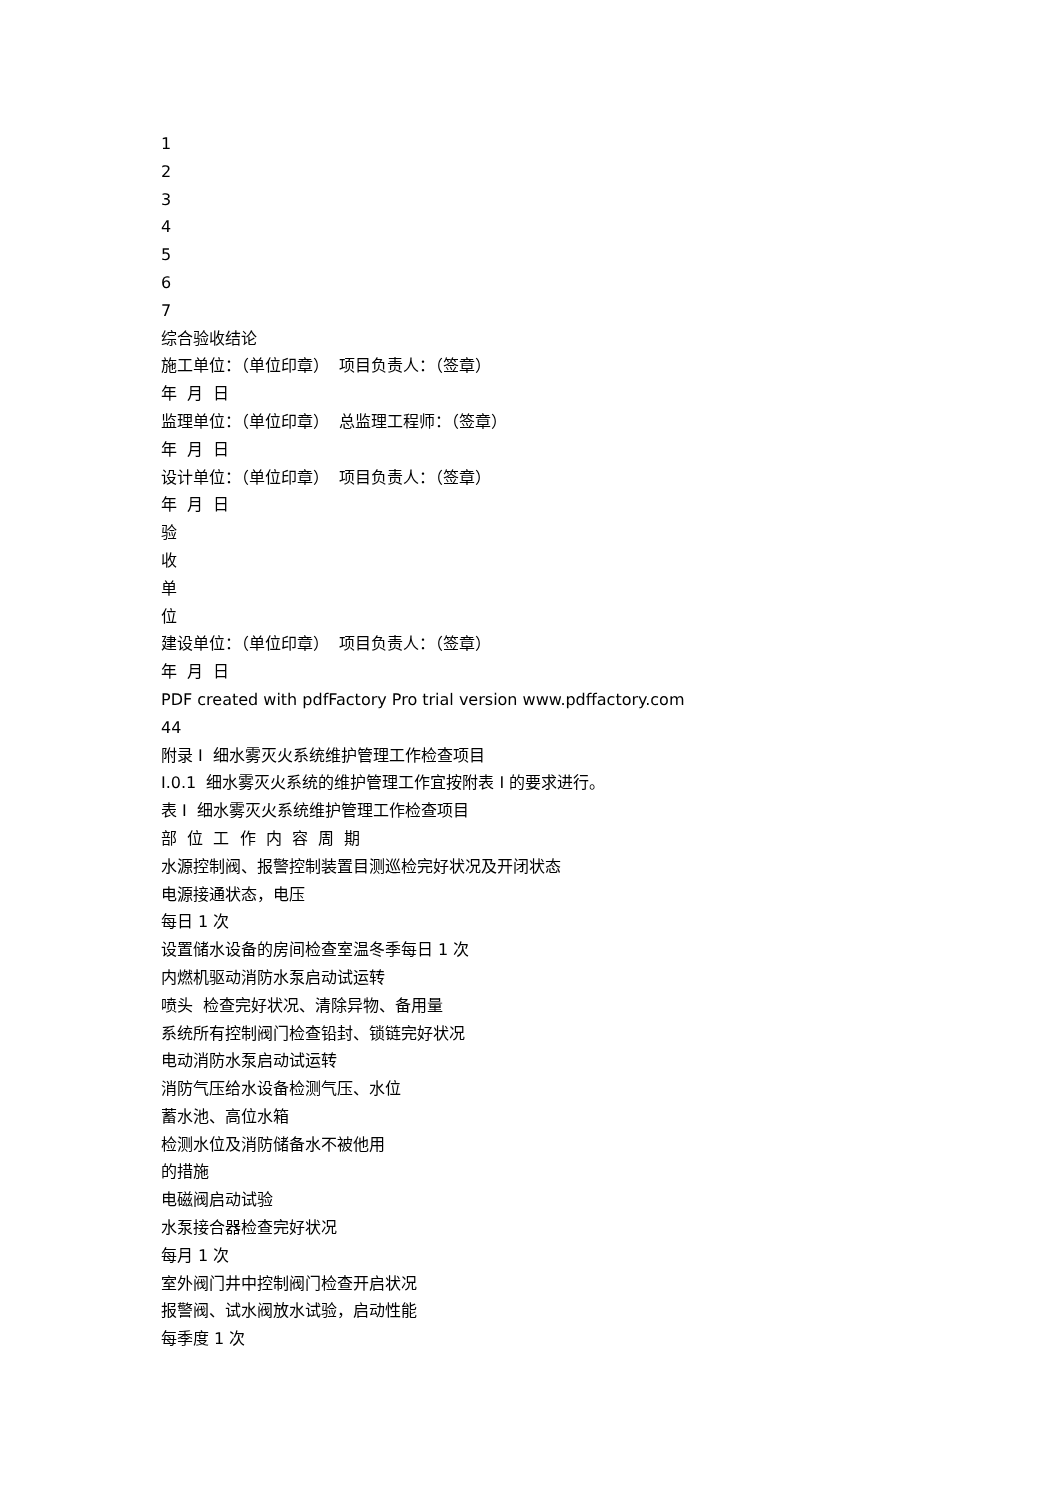1
2
3
4
5
6
7
综合验收结论
施工单位：（单位印章） 项目负责人：（签章）
年 月 日
监理单位：（单位印章） 总监理工程师：（签章）
年 月 日
设计单位：（单位印章） 项目负责人：（签章）
年 月 日
验
收
单
位
建设单位：（单位印章） 项目负责人：（签章）
年 月 日
PDF created with pdfFactory Pro trial version www.pdffactory.com
44
附录 I 细水雾灭火系统维护管理工作检查项目
I.0.1 细水雾灭火系统的维护管理工作宜按附表 I 的要求进行。
表 I 细水雾灭火系统维护管理工作检查项目
部 位 工 作 内 容 周 期
水源控制阀、报警控制装置目测巡检完好状况及开闭状态
电源接通状态，电压
每日 1 次
设置储水设备的房间检查室温冬季每日 1 次
内燃机驱动消防水泵启动试运转
喷头 检查完好状况、清除异物、备用量
系统所有控制阀门检查铅封、锁链完好状况
电动消防水泵启动试运转
消防气压给水设备检测气压、水位
蓄水池、高位水箱
检测水位及消防储备水不被他用
的措施
电磁阀启动试验
水泵接合器检查完好状况
每月 1 次
室外阀门井中控制阀门检查开启状况
报警阀、试水阀放水试验，启动性能
每季度 1 次